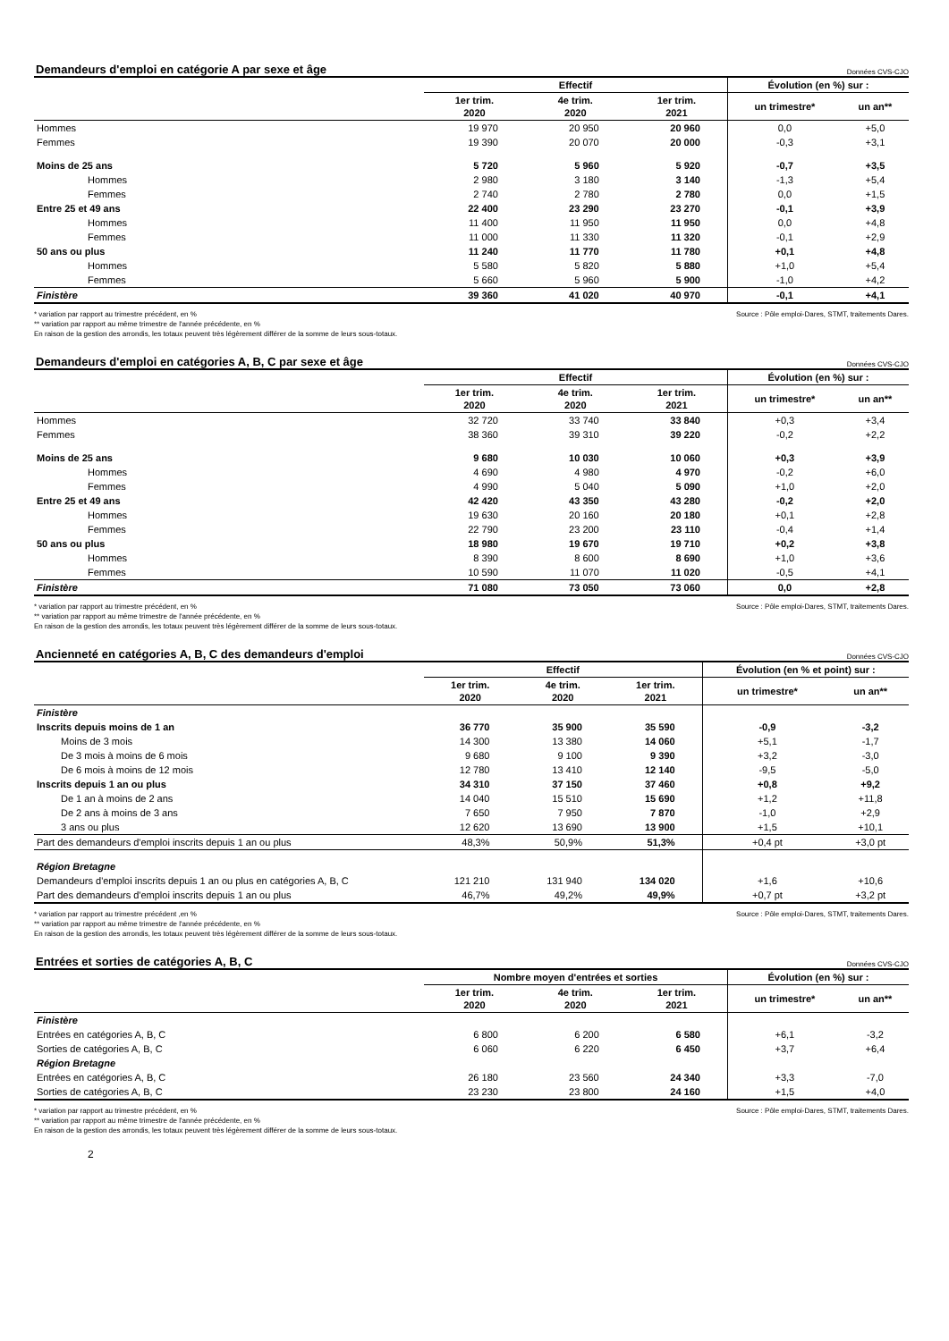Demandeurs d'emploi en catégorie A par sexe et âge Données CVS-CJO
| | Effectif | | | Évolution (en %) sur : | |
| --- | --- | --- | --- | --- | --- |
| | 1er trim. 2020 | 4e trim. 2020 | 1er trim. 2021 | un trimestre* | un an** |
| Hommes | 19 970 | 20 950 | 20 960 | 0,0 | +5,0 |
| Femmes | 19 390 | 20 070 | 20 000 | -0,3 | +3,1 |
| Moins de 25 ans | 5 720 | 5 960 | 5 920 | -0,7 | +3,5 |
| Hommes | 2 980 | 3 180 | 3 140 | -1,3 | +5,4 |
| Femmes | 2 740 | 2 780 | 2 780 | 0,0 | +1,5 |
| Entre 25 et 49 ans | 22 400 | 23 290 | 23 270 | -0,1 | +3,9 |
| Hommes | 11 400 | 11 950 | 11 950 | 0,0 | +4,8 |
| Femmes | 11 000 | 11 330 | 11 320 | -0,1 | +2,9 |
| 50 ans ou plus | 11 240 | 11 770 | 11 780 | +0,1 | +4,8 |
| Hommes | 5 580 | 5 820 | 5 880 | +1,0 | +5,4 |
| Femmes | 5 660 | 5 960 | 5 900 | -1,0 | +4,2 |
| Finistère | 39 360 | 41 020 | 40 970 | -0,1 | +4,1 |
* variation par rapport au trimestre précédent, en %
** variation par rapport au même trimestre de l'année précédente, en %
En raison de la gestion des arrondis, les totaux peuvent très légèrement différer de la somme de leurs sous-totaux.
Source : Pôle emploi-Dares, STMT, traitements Dares.
Demandeurs d'emploi en catégories A, B, C par sexe et âge Données CVS-CJO
| | Effectif | | | Évolution (en %) sur : | |
| --- | --- | --- | --- | --- | --- |
| | 1er trim. 2020 | 4e trim. 2020 | 1er trim. 2021 | un trimestre* | un an** |
| Hommes | 32 720 | 33 740 | 33 840 | +0,3 | +3,4 |
| Femmes | 38 360 | 39 310 | 39 220 | -0,2 | +2,2 |
| Moins de 25 ans | 9 680 | 10 030 | 10 060 | +0,3 | +3,9 |
| Hommes | 4 690 | 4 980 | 4 970 | -0,2 | +6,0 |
| Femmes | 4 990 | 5 040 | 5 090 | +1,0 | +2,0 |
| Entre 25 et 49 ans | 42 420 | 43 350 | 43 280 | -0,2 | +2,0 |
| Hommes | 19 630 | 20 160 | 20 180 | +0,1 | +2,8 |
| Femmes | 22 790 | 23 200 | 23 110 | -0,4 | +1,4 |
| 50 ans ou plus | 18 980 | 19 670 | 19 710 | +0,2 | +3,8 |
| Hommes | 8 390 | 8 600 | 8 690 | +1,0 | +3,6 |
| Femmes | 10 590 | 11 070 | 11 020 | -0,5 | +4,1 |
| Finistère | 71 080 | 73 050 | 73 060 | 0,0 | +2,8 |
* variation par rapport au trimestre précédent, en %
** variation par rapport au même trimestre de l'année précédente, en %
En raison de la gestion des arrondis, les totaux peuvent très légèrement différer de la somme de leurs sous-totaux.
Source : Pôle emploi-Dares, STMT, traitements Dares.
Ancienneté en catégories A, B, C des demandeurs d'emploi Données CVS-CJO
| | Effectif | | | Évolution (en % et point) sur : | |
| --- | --- | --- | --- | --- | --- |
| | 1er trim. 2020 | 4e trim. 2020 | 1er trim. 2021 | un trimestre* | un an** |
| Finistère | | | | | |
| Inscrits depuis moins de 1 an | 36 770 | 35 900 | 35 590 | -0,9 | -3,2 |
| Moins de 3 mois | 14 300 | 13 380 | 14 060 | +5,1 | -1,7 |
| De 3 mois à moins de 6 mois | 9 680 | 9 100 | 9 390 | +3,2 | -3,0 |
| De 6 mois à moins de 12 mois | 12 780 | 13 410 | 12 140 | -9,5 | -5,0 |
| Inscrits depuis 1 an ou plus | 34 310 | 37 150 | 37 460 | +0,8 | +9,2 |
| De 1 an à moins de 2 ans | 14 040 | 15 510 | 15 690 | +1,2 | +11,8 |
| De 2 ans à moins de 3 ans | 7 650 | 7 950 | 7 870 | -1,0 | +2,9 |
| 3 ans ou plus | 12 620 | 13 690 | 13 900 | +1,5 | +10,1 |
| Part des demandeurs d'emploi inscrits depuis 1 an ou plus | 48,3% | 50,9% | 51,3% | +0,4 pt | +3,0 pt |
| Région Bretagne | | | | | |
| Demandeurs d'emploi inscrits depuis 1 an ou plus en catégories A, B, C | 121 210 | 131 940 | 134 020 | +1,6 | +10,6 |
| Part des demandeurs d'emploi inscrits depuis 1 an ou plus | 46,7% | 49,2% | 49,9% | +0,7 pt | +3,2 pt |
* variation par rapport au trimestre précédent ,en %
** variation par rapport au même trimestre de l'année précédente, en %
En raison de la gestion des arrondis, les totaux peuvent très légèrement différer de la somme de leurs sous-totaux.
Source : Pôle emploi-Dares, STMT, traitements Dares.
Entrées et sorties de catégories A, B, C Données CVS-CJO
| | Nombre moyen d'entrées et sorties | | | Évolution (en %) sur : | |
| --- | --- | --- | --- | --- | --- |
| | 1er trim. 2020 | 4e trim. 2020 | 1er trim. 2021 | un trimestre* | un an** |
| Finistère | | | | | |
| Entrées en catégories A, B, C | 6 800 | 6 200 | 6 580 | +6,1 | -3,2 |
| Sorties de catégories A, B, C | 6 060 | 6 220 | 6 450 | +3,7 | +6,4 |
| Région Bretagne | | | | | |
| Entrées en catégories A, B, C | 26 180 | 23 560 | 24 340 | +3,3 | -7,0 |
| Sorties de catégories A, B, C | 23 230 | 23 800 | 24 160 | +1,5 | +4,0 |
* variation par rapport au trimestre précédent, en %
** variation par rapport au même trimestre de l'année précédente, en %
En raison de la gestion des arrondis, les totaux peuvent très légèrement différer de la somme de leurs sous-totaux.
Source : Pôle emploi-Dares, STMT, traitements Dares.
2